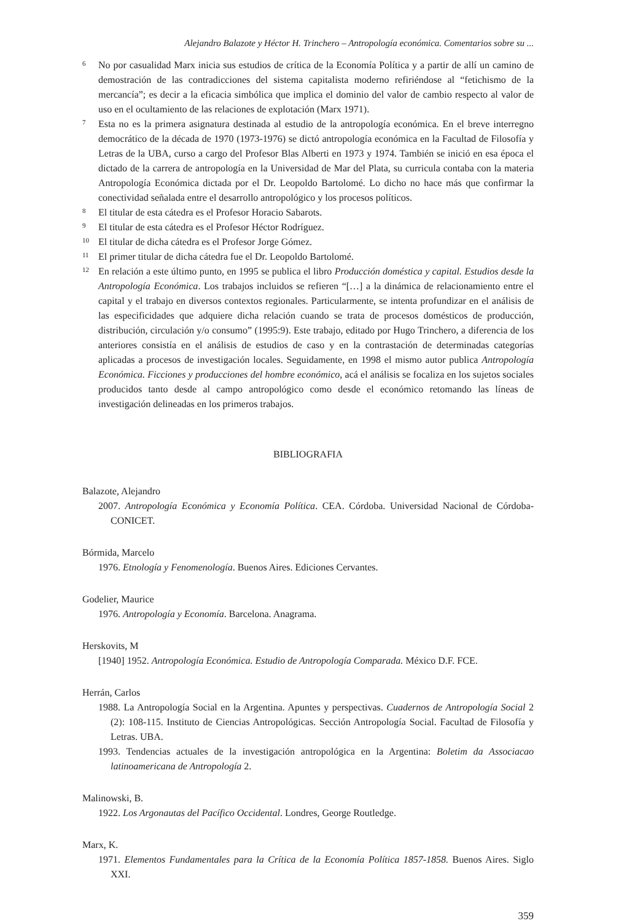Alejandro Balazote y Héctor H. Trinchero – Antropología económica. Comentarios sobre su ...
6 No por casualidad Marx inicia sus estudios de crítica de la Economía Política y a partir de allí un camino de demostración de las contradicciones del sistema capitalista moderno refiriéndose al “fetichismo de la mercancía”; es decir a la eficacia simbólica que implica el dominio del valor de cambio respecto al valor de uso en el ocultamiento de las relaciones de explotación (Marx 1971).
7 Esta no es la primera asignatura destinada al estudio de la antropología económica. En el breve interregno democrático de la década de 1970 (1973-1976) se dictó antropología económica en la Facultad de Filosofía y Letras de la UBA, curso a cargo del Profesor Blas Alberti en 1973 y 1974. También se inició en esa época el dictado de la carrera de antropología en la Universidad de Mar del Plata, su curricula contaba con la materia Antropología Económica dictada por el Dr. Leopoldo Bartolomé. Lo dicho no hace más que confirmar la conectividad señalada entre el desarrollo antropológico y los procesos políticos.
8 El titular de esta cátedra es el Profesor Horacio Sabarots.
9 El titular de esta cátedra es el Profesor Héctor Rodríguez.
10 El titular de dicha cátedra es el Profesor Jorge Gómez.
11 El primer titular de dicha cátedra fue el Dr. Leopoldo Bartolomé.
12 En relación a este último punto, en 1995 se publica el libro Producción doméstica y capital. Estudios desde la Antropología Económica. Los trabajos incluidos se refieren “[…] a la dinámica de relacionamiento entre el capital y el trabajo en diversos contextos regionales. Particularmente, se intenta profundizar en el análisis de las especificidades que adquiere dicha relación cuando se trata de procesos domésticos de producción, distribución, circulación y/o consumo” (1995:9). Este trabajo, editado por Hugo Trinchero, a diferencia de los anteriores consistía en el análisis de estudios de caso y en la contrastación de determinadas categorías aplicadas a procesos de investigación locales. Seguidamente, en 1998 el mismo autor publica Antropología Económica. Ficciones y producciones del hombre económico, acá el análisis se focaliza en los sujetos sociales producidos tanto desde al campo antropológico como desde el económico retomando las líneas de investigación delineadas en los primeros trabajos.
BIBLIOGRAFIA
Balazote, Alejandro
2007. Antropología Económica y Economía Política. CEA. Córdoba. Universidad Nacional de Córdoba-CONICET.
Bórmida, Marcelo
1976. Etnología y Fenomenología. Buenos Aires. Ediciones Cervantes.
Godelier, Maurice
1976. Antropología y Economía. Barcelona. Anagrama.
Herskovits, M
[1940] 1952. Antropología Económica. Estudio de Antropología Comparada. México D.F. FCE.
Herrán, Carlos
1988. La Antropología Social en la Argentina. Apuntes y perspectivas. Cuadernos de Antropología Social 2 (2): 108-115. Instituto de Ciencias Antropológicas. Sección Antropología Social. Facultad de Filosofía y Letras. UBA.
1993. Tendencias actuales de la investigación antropológica en la Argentina: Boletim da Associacao latinoamericana de Antropología 2.
Malinowski, B.
1922. Los Argonautas del Pacífico Occidental. Londres, George Routledge.
Marx, K.
1971. Elementos Fundamentales para la Crítica de la Economía Política 1857-1858. Buenos Aires. Siglo XXI.
359